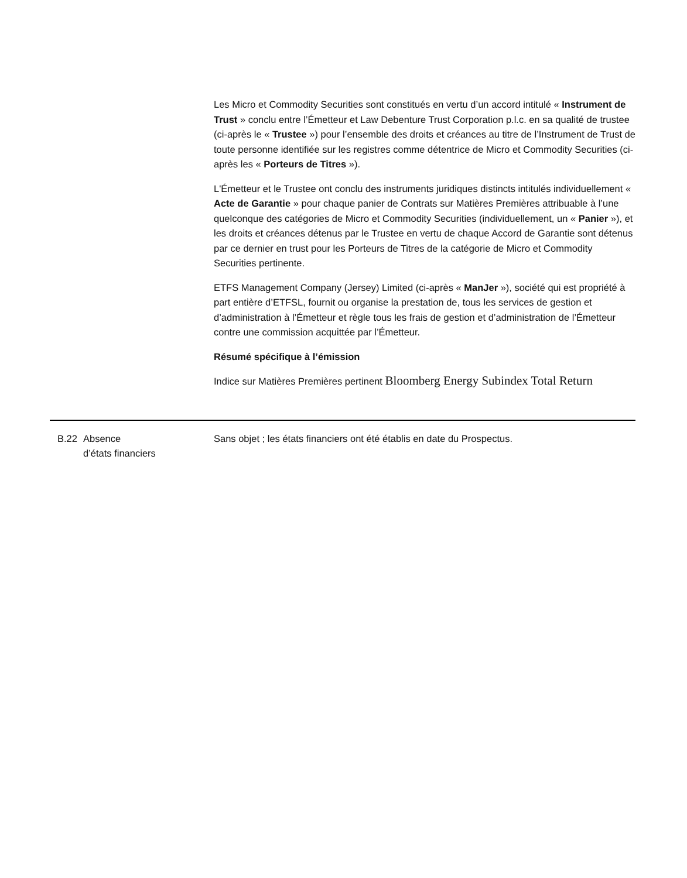Les Micro et Commodity Securities sont constitués en vertu d’un accord intitulé « Instrument de Trust » conclu entre l’Émetteur et Law Debenture Trust Corporation p.l.c. en sa qualité de trustee (ci-après le « Trustee ») pour l’ensemble des droits et créances au titre de l’Instrument de Trust de toute personne identifiée sur les registres comme détentrice de Micro et Commodity Securities (ci-après les « Porteurs de Titres »).
L'Émetteur et le Trustee ont conclu des instruments juridiques distincts intitulés individuellement « Acte de Garantie » pour chaque panier de Contrats sur Matières Premières attribuable à l’une quelconque des catégories de Micro et Commodity Securities (individuellement, un « Panier »), et les droits et créances détenus par le Trustee en vertu de chaque Accord de Garantie sont détenus par ce dernier en trust pour les Porteurs de Titres de la catégorie de Micro et Commodity Securities pertinente.
ETFS Management Company (Jersey) Limited (ci-après « ManJer »), société qui est propriété à part entière d’ETFSL, fournit ou organise la prestation de, tous les services de gestion et d’administration à l’Émetteur et règle tous les frais de gestion et d’administration de l’Émetteur contre une commission acquittée par l’Émetteur.
Résumé spécifique à l’émission
Indice sur Matières Premières pertinent Bloomberg Energy Subindex Total Return
B.22 Absence
d’états financiers
Sans objet ; les états financiers ont été établis en date du Prospectus.